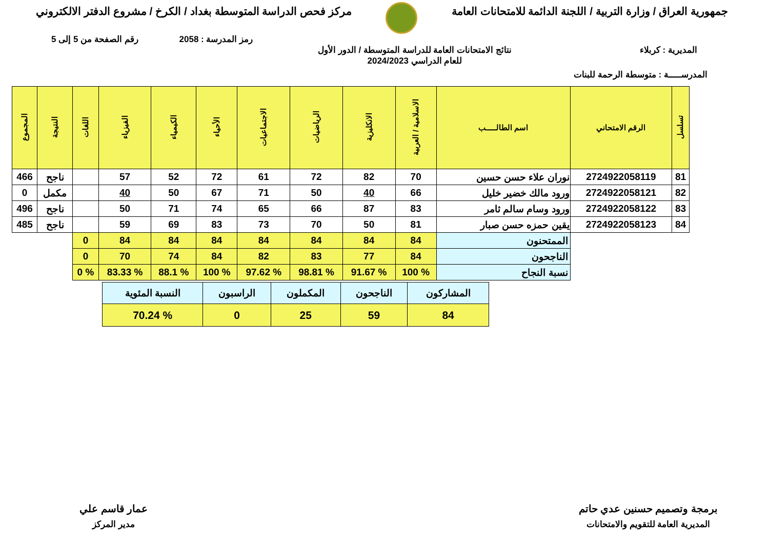جمهورية العراق / وزارة التربية / اللجنة الدائمة للامتحانات العامة
مركز فحص الدراسة المتوسطة بغداد / الكرخ / مشروع الدفتر الالكتروني
رمز المدرسة : 2058 رقم الصفحة من 5 إلى 5
المديرية : كربلاء نتائج الامتحانات العامة للدراسة المتوسطة / الدور الأول
للعام الدراسي 2024/2023
المدرســـــة : متوسطة الرحمة للبنات
| تسلسل | الرقم الامتحاني | اسم الطالـــــب | الاسلامية / العربية | الانكليزية | الرياضيات | الاجتماعيات | الأحياء | الكيمياء | الفيزياء | اللغات | النتيجة | المجموع |
| --- | --- | --- | --- | --- | --- | --- | --- | --- | --- | --- | --- | --- |
| 81 | 2724922058119 | نوران علاء حسن حسين | 70 | 82 | 72 | 61 | 72 | 52 | 57 | | ناجح | 466 |
| 82 | 2724922058121 | ورود مالك خضير خليل | 66 | 40 | 50 | 71 | 67 | 50 | 40 | | مكمل | 0 |
| 83 | 2724922058122 | ورود وسام سالم ثامر | 83 | 87 | 66 | 65 | 74 | 71 | 50 | | ناجح | 496 |
| 84 | 2724922058123 | يقين حمزه حسن صبار | 81 | 50 | 70 | 73 | 83 | 69 | 59 | | ناجح | 485 |
| | | الممتحنون | 84 | 84 | 84 | 84 | 84 | 84 | 84 | 0 | | |
| | | الناجحون | 84 | 77 | 83 | 82 | 84 | 74 | 70 | 0 | | |
| | | نسبة النجاح | % 100 | % 91.67 | % 98.81 | % 97.62 | % 100 | % 88.1 | % 83.33 | % 0 | | |
| المشاركون | الناجحون | المكملون | الراسبون | النسبة المئوية |
| 84 | 59 | 25 | 0 | % 70.24 |
برمجة وتصميم حسنين عدي حاتم
المديرية العامة للتقويم والامتحانات
عمار قاسم علي
مدير المركز